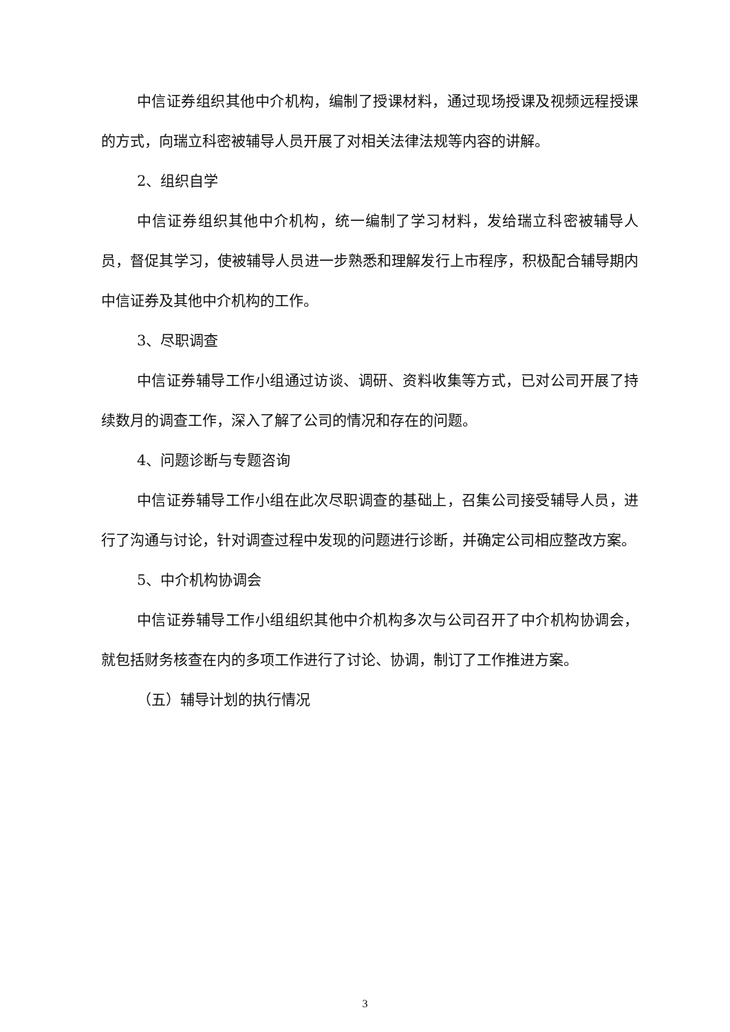中信证券组织其他中介机构，编制了授课材料，通过现场授课及视频远程授课的方式，向瑞立科密被辅导人员开展了对相关法律法规等内容的讲解。
2、组织自学
中信证券组织其他中介机构，统一编制了学习材料，发给瑞立科密被辅导人员，督促其学习，使被辅导人员进一步熟悉和理解发行上市程序，积极配合辅导期内中信证券及其他中介机构的工作。
3、尽职调查
中信证券辅导工作小组通过访谈、调研、资料收集等方式，已对公司开展了持续数月的调查工作，深入了解了公司的情况和存在的问题。
4、问题诊断与专题咨询
中信证券辅导工作小组在此次尽职调查的基础上，召集公司接受辅导人员，进行了沟通与讨论，针对调查过程中发现的问题进行诊断，并确定公司相应整改方案。
5、中介机构协调会
中信证券辅导工作小组组织其他中介机构多次与公司召开了中介机构协调会，就包括财务核查在内的多项工作进行了讨论、协调，制订了工作推进方案。
（五）辅导计划的执行情况
3